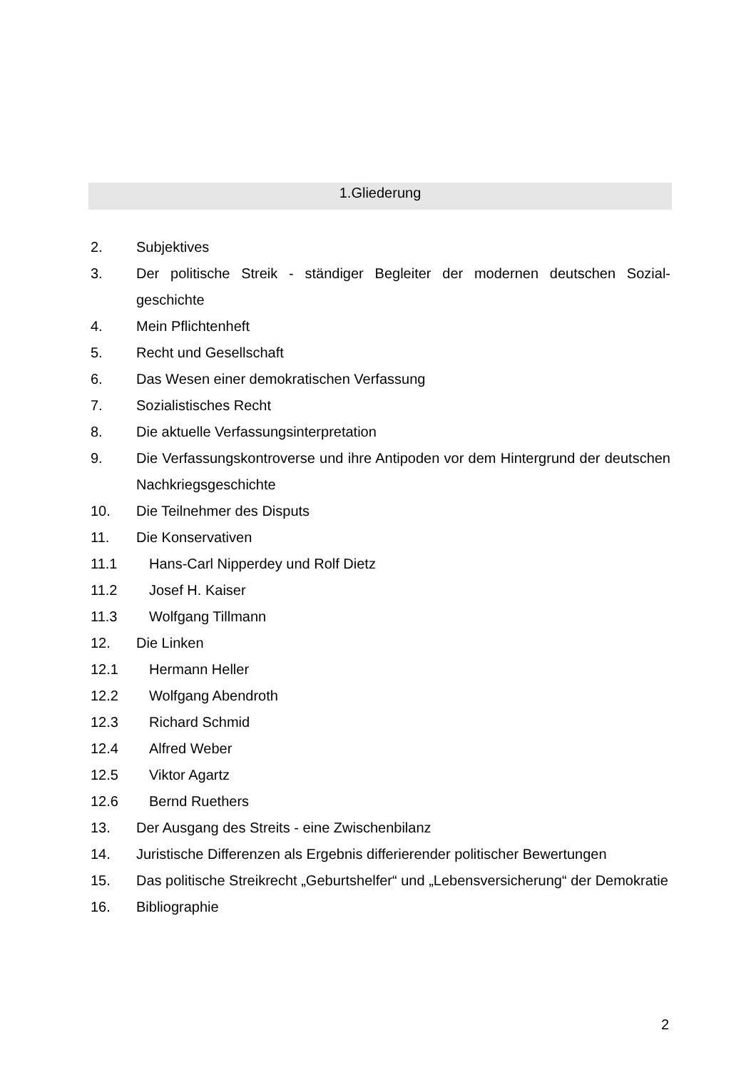1.Gliederung
2. Subjektives
3. Der politische Streik - ständiger Begleiter der modernen deutschen Sozial-geschichte
4. Mein Pflichtenheft
5. Recht und Gesellschaft
6. Das Wesen einer demokratischen Verfassung
7. Sozialistisches Recht
8. Die aktuelle Verfassungsinterpretation
9. Die Verfassungskontroverse und ihre Antipoden vor dem Hintergrund der deutschen Nachkriegsgeschichte
10. Die Teilnehmer des Disputs
11. Die Konservativen
11.1 Hans-Carl Nipperdey und Rolf Dietz
11.2 Josef H. Kaiser
11.3 Wolfgang Tillmann
12. Die Linken
12.1 Hermann Heller
12.2 Wolfgang Abendroth
12.3 Richard Schmid
12.4 Alfred Weber
12.5 Viktor Agartz
12.6 Bernd Ruethers
13. Der Ausgang des Streits - eine Zwischenbilanz
14. Juristische Differenzen als Ergebnis differierender politischer Bewertungen
15. Das politische Streikrecht „Geburtshelfer“ und „Lebensversicherung“ der Demokratie
16. Bibliographie
2